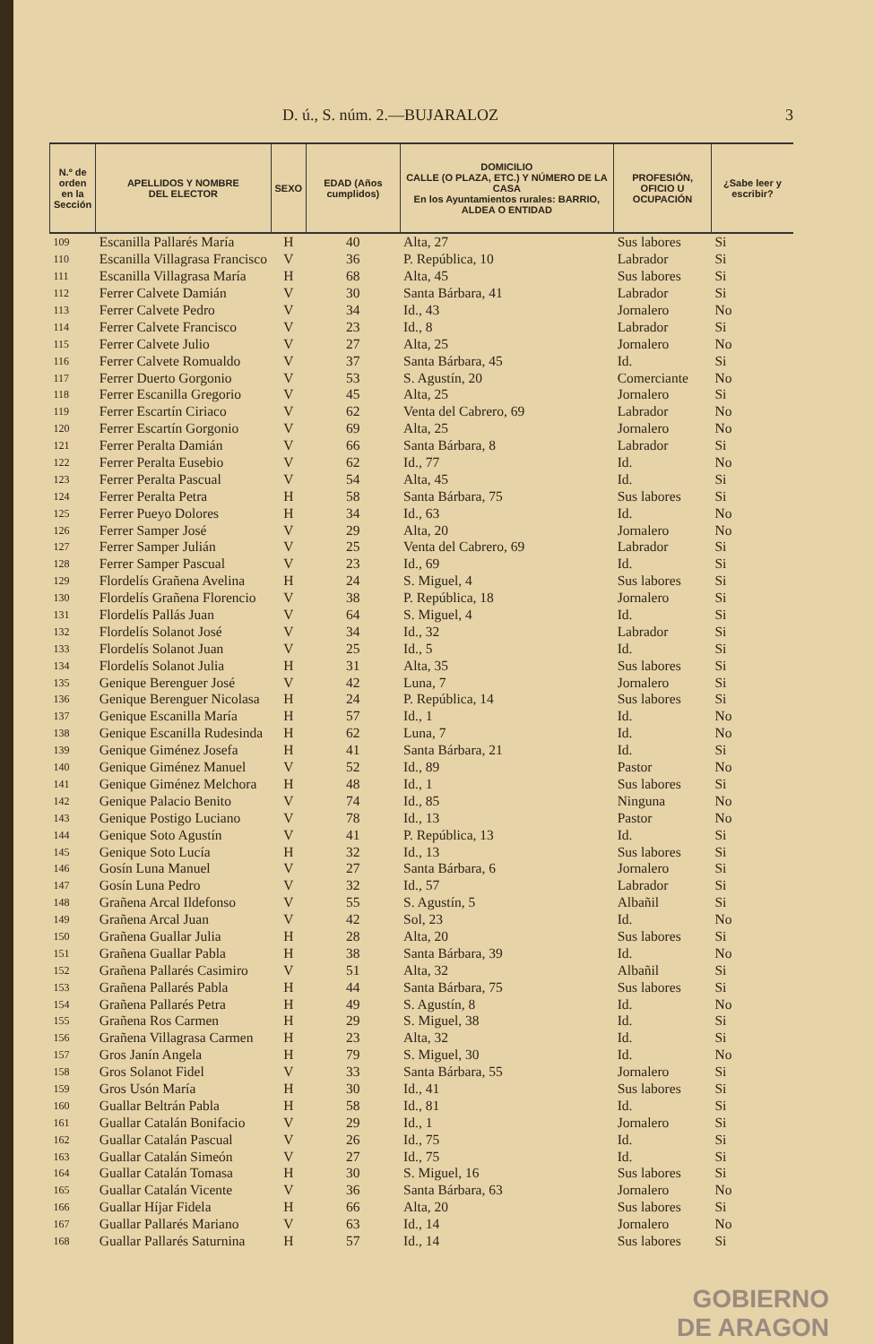D. ú., S. núm. 2.—BUJARALOZ 3
| N.º de orden en la Sección | APELLIDOS Y NOMBRE DEL ELECTOR | SEXO | EDAD (Años cumplidos) | DOMICILIO CALLE (O PLAZA, ETC.) Y NÚMERO DE LA CASA En los Ayuntamientos rurales: BARRIO, ALDEA O ENTIDAD | PROFESIÓN, OFICIO U OCUPACIÓN | ¿Sabe leer y escribir? |
| --- | --- | --- | --- | --- | --- | --- |
| 109 | Escanilla Pallarés María | H | 40 | Alta, 27 | Sus labores | Si |
| 110 | Escanilla Villagrasa Francisco | V | 36 | P. República, 10 | Labrador | Si |
| 111 | Escanilla Villagrasa María | H | 68 | Alta, 45 | Sus labores | Si |
| 112 | Ferrer Calvete Damián | V | 30 | Santa Bárbara, 41 | Labrador | Si |
| 113 | Ferrer Calvete Pedro | V | 34 | Id., 43 | Jornalero | No |
| 114 | Ferrer Calvete Francisco | V | 23 | Id., 8 | Labrador | Si |
| 115 | Ferrer Calvete Julio | V | 27 | Alta, 25 | Jornalero | No |
| 116 | Ferrer Calvete Romualdo | V | 37 | Santa Bárbara, 45 | Id. | Si |
| 117 | Ferrer Duerto Gorgonio | V | 53 | S. Agustín, 20 | Comerciante | No |
| 118 | Ferrer Escanilla Gregorio | V | 45 | Alta, 25 | Jornalero | Si |
| 119 | Ferrer Escartín Ciriaco | V | 62 | Venta del Cabrero, 69 | Labrador | No |
| 120 | Ferrer Escartín Gorgonio | V | 69 | Alta, 25 | Jornalero | No |
| 121 | Ferrer Peralta Damián | V | 66 | Santa Bárbara, 8 | Labrador | Si |
| 122 | Ferrer Peralta Eusebio | V | 62 | Id., 77 | Id. | No |
| 123 | Ferrer Peralta Pascual | V | 54 | Alta, 45 | Id. | Si |
| 124 | Ferrer Peralta Petra | H | 58 | Santa Bárbara, 75 | Sus labores | Si |
| 125 | Ferrer Pueyo Dolores | H | 34 | Id., 63 | Id. | No |
| 126 | Ferrer Samper José | V | 29 | Alta, 20 | Jornalero | No |
| 127 | Ferrer Samper Julián | V | 25 | Venta del Cabrero, 69 | Labrador | Si |
| 128 | Ferrer Samper Pascual | V | 23 | Id., 69 | Id. | Si |
| 129 | Flordelís Grañena Avelina | H | 24 | S. Miguel, 4 | Sus labores | Si |
| 130 | Flordelís Grañena Florencio | V | 38 | P. República, 18 | Jornalero | Si |
| 131 | Flordelís Pallás Juan | V | 64 | S. Miguel, 4 | Id. | Si |
| 132 | Flordelís Solanot José | V | 34 | Id., 32 | Labrador | Si |
| 133 | Flordelís Solanot Juan | V | 25 | Id., 5 | Id. | Si |
| 134 | Flordelís Solanot Julia | H | 31 | Alta, 35 | Sus labores | Si |
| 135 | Genique Berenguer José | V | 42 | Luna, 7 | Jornalero | Si |
| 136 | Genique Berenguer Nicolasa | H | 24 | P. República, 14 | Sus labores | Si |
| 137 | Genique Escanilla María | H | 57 | Id., 1 | Id. | No |
| 138 | Genique Escanilla Rudesinda | H | 62 | Luna, 7 | Id. | No |
| 139 | Genique Giménez Josefa | H | 41 | Santa Bárbara, 21 | Id. | Si |
| 140 | Genique Giménez Manuel | V | 52 | Id., 89 | Pastor | No |
| 141 | Genique Giménez Melchora | H | 48 | Id., 1 | Sus labores | Si |
| 142 | Genique Palacio Benito | V | 74 | Id., 85 | Ninguna | No |
| 143 | Genique Postigo Luciano | V | 78 | Id., 13 | Pastor | No |
| 144 | Genique Soto Agustín | V | 41 | P. República, 13 | Id. | Si |
| 145 | Genique Soto Lucía | H | 32 | Id., 13 | Sus labores | Si |
| 146 | Gosín Luna Manuel | V | 27 | Santa Bárbara, 6 | Jornalero | Si |
| 147 | Gosín Luna Pedro | V | 32 | Id., 57 | Labrador | Si |
| 148 | Grañena Arcal Ildefonso | V | 55 | S. Agustín, 5 | Albañil | Si |
| 149 | Grañena Arcal Juan | V | 42 | Sol, 23 | Id. | No |
| 150 | Grañena Guallar Julia | H | 28 | Alta, 20 | Sus labores | Si |
| 151 | Grañena Guallar Pabla | H | 38 | Santa Bárbara, 39 | Id. | No |
| 152 | Grañena Pallarés Casimiro | V | 51 | Alta, 32 | Albañil | Si |
| 153 | Grañena Pallarés Pabla | H | 44 | Santa Bárbara, 75 | Sus labores | Si |
| 154 | Grañena Pallarés Petra | H | 49 | S. Agustín, 8 | Id. | No |
| 155 | Grañena Ros Carmen | H | 29 | S. Miguel, 38 | Id. | Si |
| 156 | Grañena Villagrasa Carmen | H | 23 | Alta, 32 | Id. | Si |
| 157 | Gros Janín Angela | H | 79 | S. Miguel, 30 | Id. | No |
| 158 | Gros Solanot Fidel | V | 33 | Santa Bárbara, 55 | Jornalero | Si |
| 159 | Gros Usón María | H | 30 | Id., 41 | Sus labores | Si |
| 160 | Guallar Beltrán Pabla | H | 58 | Id., 81 | Id. | Si |
| 161 | Guallar Catalán Bonifacio | V | 29 | Id., 1 | Jornalero | Si |
| 162 | Guallar Catalán Pascual | V | 26 | Id., 75 | Id. | Si |
| 163 | Guallar Catalán Simeón | V | 27 | Id., 75 | Id. | Si |
| 164 | Guallar Catalán Tomasa | H | 30 | S. Miguel, 16 | Sus labores | Si |
| 165 | Guallar Catalán Vicente | V | 36 | Santa Bárbara, 63 | Jornalero | No |
| 166 | Guallar Híjar Fidela | H | 66 | Alta, 20 | Sus labores | Si |
| 167 | Guallar Pallarés Mariano | V | 63 | Id., 14 | Jornalero | No |
| 168 | Guallar Pallarés Saturnina | H | 57 | Id., 14 | Sus labores | Si |
GOBIERNO
DE ARAGON